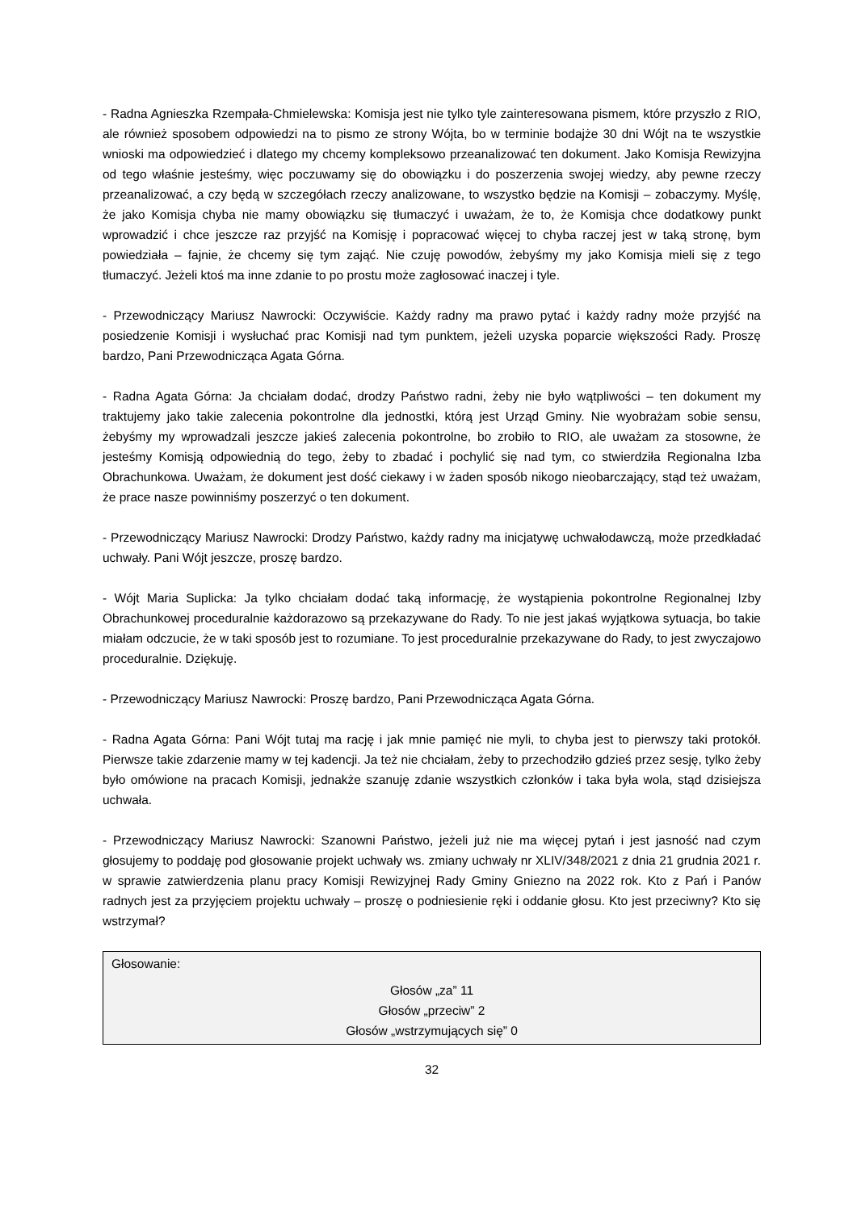- Radna Agnieszka Rzempała-Chmielewska: Komisja jest nie tylko tyle zainteresowana pismem, które przyszło z RIO, ale również sposobem odpowiedzi na to pismo ze strony Wójta, bo w terminie bodajże 30 dni Wójt na te wszystkie wnioski ma odpowiedzieć i dlatego my chcemy kompleksowo przeanalizować ten dokument. Jako Komisja Rewizyjna od tego właśnie jesteśmy, więc poczuwamy się do obowiązku i do poszerzenia swojej wiedzy, aby pewne rzeczy przeanalizować, a czy będą w szczegółach rzeczy analizowane, to wszystko będzie na Komisji – zobaczymy. Myślę, że jako Komisja chyba nie mamy obowiązku się tłumaczyć i uważam, że to, że Komisja chce dodatkowy punkt wprowadzić i chce jeszcze raz przyjść na Komisję i popracować więcej to chyba raczej jest w taką stronę, bym powiedziała – fajnie, że chcemy się tym zająć. Nie czuję powodów, żebyśmy my jako Komisja mieli się z tego tłumaczyć. Jeżeli ktoś ma inne zdanie to po prostu może zagłosować inaczej i tyle.
- Przewodniczący Mariusz Nawrocki: Oczywiście. Każdy radny ma prawo pytać i każdy radny może przyjść na posiedzenie Komisji i wysłuchać prac Komisji nad tym punktem, jeżeli uzyska poparcie większości Rady. Proszę bardzo, Pani Przewodnicząca Agata Górna.
- Radna Agata Górna: Ja chciałam dodać, drodzy Państwo radni, żeby nie było wątpliwości – ten dokument my traktujemy jako takie zalecenia pokontrolne dla jednostki, którą jest Urząd Gminy. Nie wyobrażam sobie sensu, żebyśmy my wprowadzali jeszcze jakieś zalecenia pokontrolne, bo zrobiło to RIO, ale uważam za stosowne, że jesteśmy Komisją odpowiednią do tego, żeby to zbadać i pochylić się nad tym, co stwierdziła Regionalna Izba Obrachunkowa. Uważam, że dokument jest dość ciekawy i w żaden sposób nikogo nieobarczający, stąd też uważam, że prace nasze powinniśmy poszerzyć o ten dokument.
- Przewodniczący Mariusz Nawrocki: Drodzy Państwo, każdy radny ma inicjatywę uchwałodawczą, może przedkładać uchwały. Pani Wójt jeszcze, proszę bardzo.
- Wójt Maria Suplicka: Ja tylko chciałam dodać taką informację, że wystąpienia pokontrolne Regionalnej Izby Obrachunkowej proceduralnie każdorazowo są przekazywane do Rady. To nie jest jakaś wyjątkowa sytuacja, bo takie miałam odczucie, że w taki sposób jest to rozumiane. To jest proceduralnie przekazywane do Rady, to jest zwyczajowo proceduralnie. Dziękuję.
- Przewodniczący Mariusz Nawrocki: Proszę bardzo, Pani Przewodnicząca Agata Górna.
- Radna Agata Górna: Pani Wójt tutaj ma rację i jak mnie pamięć nie myli, to chyba jest to pierwszy taki protokół. Pierwsze takie zdarzenie mamy w tej kadencji. Ja też nie chciałam, żeby to przechodziło gdzieś przez sesję, tylko żeby było omówione na pracach Komisji, jednakże szanuję zdanie wszystkich członków i taka była wola, stąd dzisiejsza uchwała.
- Przewodniczący Mariusz Nawrocki: Szanowni Państwo, jeżeli już nie ma więcej pytań i jest jasność nad czym głosujemy to poddaję pod głosowanie projekt uchwały ws. zmiany uchwały nr XLIV/348/2021 z dnia 21 grudnia 2021 r. w sprawie zatwierdzenia planu pracy Komisji Rewizyjnej Rady Gminy Gniezno na 2022 rok. Kto z Pań i Panów radnych jest za przyjęciem projektu uchwały – proszę o podniesienie ręki i oddanie głosu. Kto jest przeciwny? Kto się wstrzymał?
Głosowanie:
Głosów „za” 11
Głosów „przeciw” 2
Głosów „wstrzymujących się” 0
32